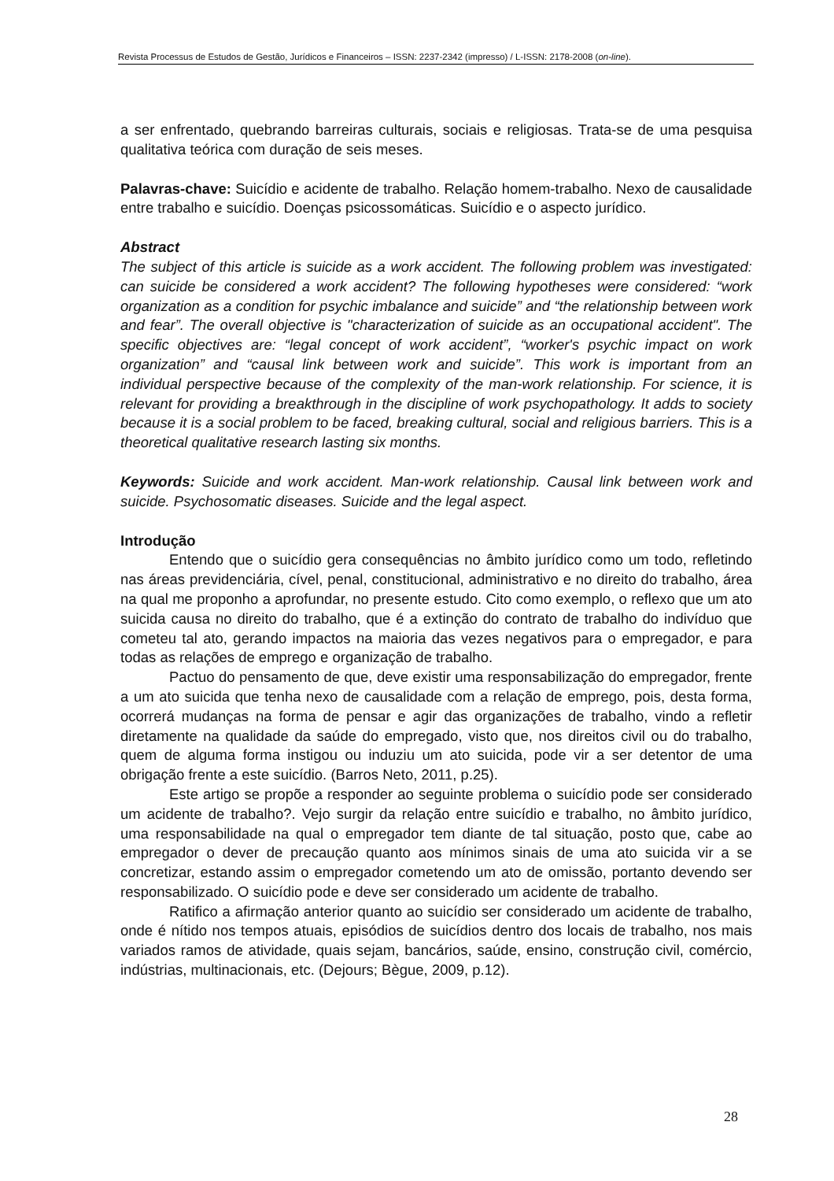Revista Processus de Estudos de Gestão, Jurídicos e Financeiros – ISSN: 2237-2342 (impresso) / L-ISSN: 2178-2008 (on-line).
a ser enfrentado, quebrando barreiras culturais, sociais e religiosas. Trata-se de uma pesquisa qualitativa teórica com duração de seis meses.
Palavras-chave: Suicídio e acidente de trabalho. Relação homem-trabalho. Nexo de causalidade entre trabalho e suicídio. Doenças psicossomáticas. Suicídio e o aspecto jurídico.
Abstract
The subject of this article is suicide as a work accident. The following problem was investigated: can suicide be considered a work accident? The following hypotheses were considered: “work organization as a condition for psychic imbalance and suicide” and “the relationship between work and fear”. The overall objective is "characterization of suicide as an occupational accident". The specific objectives are: “legal concept of work accident”, “worker's psychic impact on work organization” and “causal link between work and suicide”. This work is important from an individual perspective because of the complexity of the man-work relationship. For science, it is relevant for providing a breakthrough in the discipline of work psychopathology. It adds to society because it is a social problem to be faced, breaking cultural, social and religious barriers. This is a theoretical qualitative research lasting six months.
Keywords: Suicide and work accident. Man-work relationship. Causal link between work and suicide. Psychosomatic diseases. Suicide and the legal aspect.
Introdução
Entendo que o suicídio gera consequências no âmbito jurídico como um todo, refletindo nas áreas previdenciária, cível, penal, constitucional, administrativo e no direito do trabalho, área na qual me proponho a aprofundar, no presente estudo. Cito como exemplo, o reflexo que um ato suicida causa no direito do trabalho, que é a extinção do contrato de trabalho do indivíduo que cometeu tal ato, gerando impactos na maioria das vezes negativos para o empregador, e para todas as relações de emprego e organização de trabalho.
Pactuo do pensamento de que, deve existir uma responsabilização do empregador, frente a um ato suicida que tenha nexo de causalidade com a relação de emprego, pois, desta forma, ocorrerá mudanças na forma de pensar e agir das organizações de trabalho, vindo a refletir diretamente na qualidade da saúde do empregado, visto que, nos direitos civil ou do trabalho, quem de alguma forma instigou ou induziu um ato suicida, pode vir a ser detentor de uma obrigação frente a este suicídio. (Barros Neto, 2011, p.25).
Este artigo se propõe a responder ao seguinte problema o suicídio pode ser considerado um acidente de trabalho?. Vejo surgir da relação entre suicídio e trabalho, no âmbito jurídico, uma responsabilidade na qual o empregador tem diante de tal situação, posto que, cabe ao empregador o dever de precaução quanto aos mínimos sinais de uma ato suicida vir a se concretizar, estando assim o empregador cometendo um ato de omissão, portanto devendo ser responsabilizado. O suicídio pode e deve ser considerado um acidente de trabalho.
Ratifico a afirmação anterior quanto ao suicídio ser considerado um acidente de trabalho, onde é nítido nos tempos atuais, episódios de suicídios dentro dos locais de trabalho, nos mais variados ramos de atividade, quais sejam, bancários, saúde, ensino, construção civil, comércio, indústrias, multinacionais, etc. (Dejours; Bègue, 2009, p.12).
28